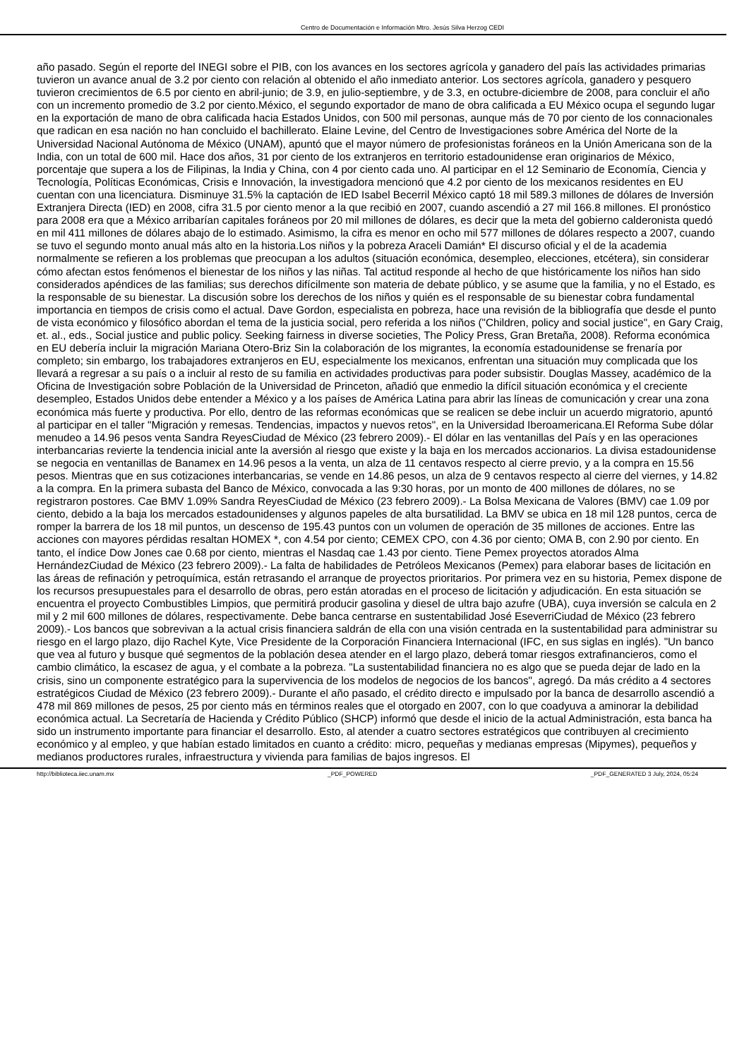Centro de Documentación e Información Mtro. Jesús Silva Herzog CEDI
año pasado. Según el reporte del INEGI sobre el PIB, con los avances en los sectores agrícola y ganadero del país las actividades primarias tuvieron un avance anual de 3.2 por ciento con relación al obtenido el año inmediato anterior. Los sectores agrícola, ganadero y pesquero tuvieron crecimientos de 6.5 por ciento en abril-junio; de 3.9, en julio-septiembre, y de 3.3, en octubre-diciembre de 2008, para concluir el año con un incremento promedio de 3.2 por ciento.México, el segundo exportador de mano de obra calificada a EU México ocupa el segundo lugar en la exportación de mano de obra calificada hacia Estados Unidos, con 500 mil personas, aunque más de 70 por ciento de los connacionales que radican en esa nación no han concluido el bachillerato. Elaine Levine, del Centro de Investigaciones sobre América del Norte de la Universidad Nacional Autónoma de México (UNAM), apuntó que el mayor número de profesionistas foráneos en la Unión Americana son de la India, con un total de 600 mil. Hace dos años, 31 por ciento de los extranjeros en territorio estadounidense eran originarios de México, porcentaje que supera a los de Filipinas, la India y China, con 4 por ciento cada uno. Al participar en el 12 Seminario de Economía, Ciencia y Tecnología, Políticas Económicas, Crisis e Innovación, la investigadora mencionó que 4.2 por ciento de los mexicanos residentes en EU cuentan con una licenciatura. Disminuye 31.5% la captación de IED Isabel Becerril México captó 18 mil 589.3 millones de dólares de Inversión Extranjera Directa (IED) en 2008, cifra 31.5 por ciento menor a la que recibió en 2007, cuando ascendió a 27 mil 166.8 millones. El pronóstico para 2008 era que a México arribarían capitales foráneos por 20 mil millones de dólares, es decir que la meta del gobierno calderonista quedó en mil 411 millones de dólares abajo de lo estimado. Asimismo, la cifra es menor en ocho mil 577 millones de dólares respecto a 2007, cuando se tuvo el segundo monto anual más alto en la historia.Los niños y la pobreza Araceli Damián* El discurso oficial y el de la academia normalmente se refieren a los problemas que preocupan a los adultos (situación económica, desempleo, elecciones, etcétera), sin considerar cómo afectan estos fenómenos el bienestar de los niños y las niñas. Tal actitud responde al hecho de que históricamente los niños han sido considerados apéndices de las familias; sus derechos difícilmente son materia de debate público, y se asume que la familia, y no el Estado, es la responsable de su bienestar. La discusión sobre los derechos de los niños y quién es el responsable de su bienestar cobra fundamental importancia en tiempos de crisis como el actual. Dave Gordon, especialista en pobreza, hace una revisión de la bibliografía que desde el punto de vista económico y filosófico abordan el tema de la justicia social, pero referida a los niños ("Children, policy and social justice", en Gary Craig, et. al., eds., Social justice and public policy. Seeking fairness in diverse societies, The Policy Press, Gran Bretaña, 2008). Reforma económica en EU debería incluir la migración Mariana Otero-Briz Sin la colaboración de los migrantes, la economía estadounidense se frenaría por completo; sin embargo, los trabajadores extranjeros en EU, especialmente los mexicanos, enfrentan una situación muy complicada que los llevará a regresar a su país o a incluir al resto de su familia en actividades productivas para poder subsistir. Douglas Massey, académico de la Oficina de Investigación sobre Población de la Universidad de Princeton, añadió que enmedio la difícil situación económica y el creciente desempleo, Estados Unidos debe entender a México y a los países de América Latina para abrir las líneas de comunicación y crear una zona económica más fuerte y productiva. Por ello, dentro de las reformas económicas que se realicen se debe incluir un acuerdo migratorio, apuntó al participar en el taller "Migración y remesas. Tendencias, impactos y nuevos retos", en la Universidad Iberoamericana.El Reforma Sube dólar menudeo a 14.96 pesos venta Sandra ReyesCiudad de México (23 febrero 2009).- El dólar en las ventanillas del País y en las operaciones interbancarias revierte la tendencia inicial ante la aversión al riesgo que existe y la baja en los mercados accionarios. La divisa estadounidense se negocia en ventanillas de Banamex en 14.96 pesos a la venta, un alza de 11 centavos respecto al cierre previo, y a la compra en 15.56 pesos. Mientras que en sus cotizaciones interbancarias, se vende en 14.86 pesos, un alza de 9 centavos respecto al cierre del viernes, y 14.82 a la compra. En la primera subasta del Banco de México, convocada a las 9:30 horas, por un monto de 400 millones de dólares, no se registraron postores. Cae BMV 1.09% Sandra ReyesCiudad de México (23 febrero 2009).- La Bolsa Mexicana de Valores (BMV) cae 1.09 por ciento, debido a la baja los mercados estadounidenses y algunos papeles de alta bursatilidad. La BMV se ubica en 18 mil 128 puntos, cerca de romper la barrera de los 18 mil puntos, un descenso de 195.43 puntos con un volumen de operación de 35 millones de acciones. Entre las acciones con mayores pérdidas resaltan HOMEX *, con 4.54 por ciento; CEMEX CPO, con 4.36 por ciento; OMA B, con 2.90 por ciento. En tanto, el índice Dow Jones cae 0.68 por ciento, mientras el Nasdaq cae 1.43 por ciento. Tiene Pemex proyectos atorados Alma HernándezCiudad de México (23 febrero 2009).- La falta de habilidades de Petróleos Mexicanos (Pemex) para elaborar bases de licitación en las áreas de refinación y petroquímica, están retrasando el arranque de proyectos prioritarios. Por primera vez en su historia, Pemex dispone de los recursos presupuestales para el desarrollo de obras, pero están atoradas en el proceso de licitación y adjudicación. En esta situación se encuentra el proyecto Combustibles Limpios, que permitirá producir gasolina y diesel de ultra bajo azufre (UBA), cuya inversión se calcula en 2 mil y 2 mil 600 millones de dólares, respectivamente. Debe banca centrarse en sustentabilidad José EseverriCiudad de México (23 febrero 2009).- Los bancos que sobrevivan a la actual crisis financiera saldrán de ella con una visión centrada en la sustentabilidad para administrar su riesgo en el largo plazo, dijo Rachel Kyte, Vice Presidente de la Corporación Financiera Internacional (IFC, en sus siglas en inglés). "Un banco que vea al futuro y busque qué segmentos de la población desea atender en el largo plazo, deberá tomar riesgos extrafinancieros, como el cambio climático, la escasez de agua, y el combate a la pobreza. "La sustentabilidad financiera no es algo que se pueda dejar de lado en la crisis, sino un componente estratégico para la supervivencia de los modelos de negocios de los bancos", agregó. Da más crédito a 4 sectores estratégicos Ciudad de México (23 febrero 2009).- Durante el año pasado, el crédito directo e impulsado por la banca de desarrollo ascendió a 478 mil 869 millones de pesos, 25 por ciento más en términos reales que el otorgado en 2007, con lo que coadyuva a aminorar la debilidad económica actual. La Secretaría de Hacienda y Crédito Público (SHCP) informó que desde el inicio de la actual Administración, esta banca ha sido un instrumento importante para financiar el desarrollo. Esto, al atender a cuatro sectores estratégicos que contribuyen al crecimiento económico y al empleo, y que habían estado limitados en cuanto a crédito: micro, pequeñas y medianas empresas (Mipymes), pequeños y medianos productores rurales, infraestructura y vivienda para familias de bajos ingresos. El
http://biblioteca.iiec.unam.mx _PDF_POWERED _PDF_GENERATED 3 July, 2024, 05:24